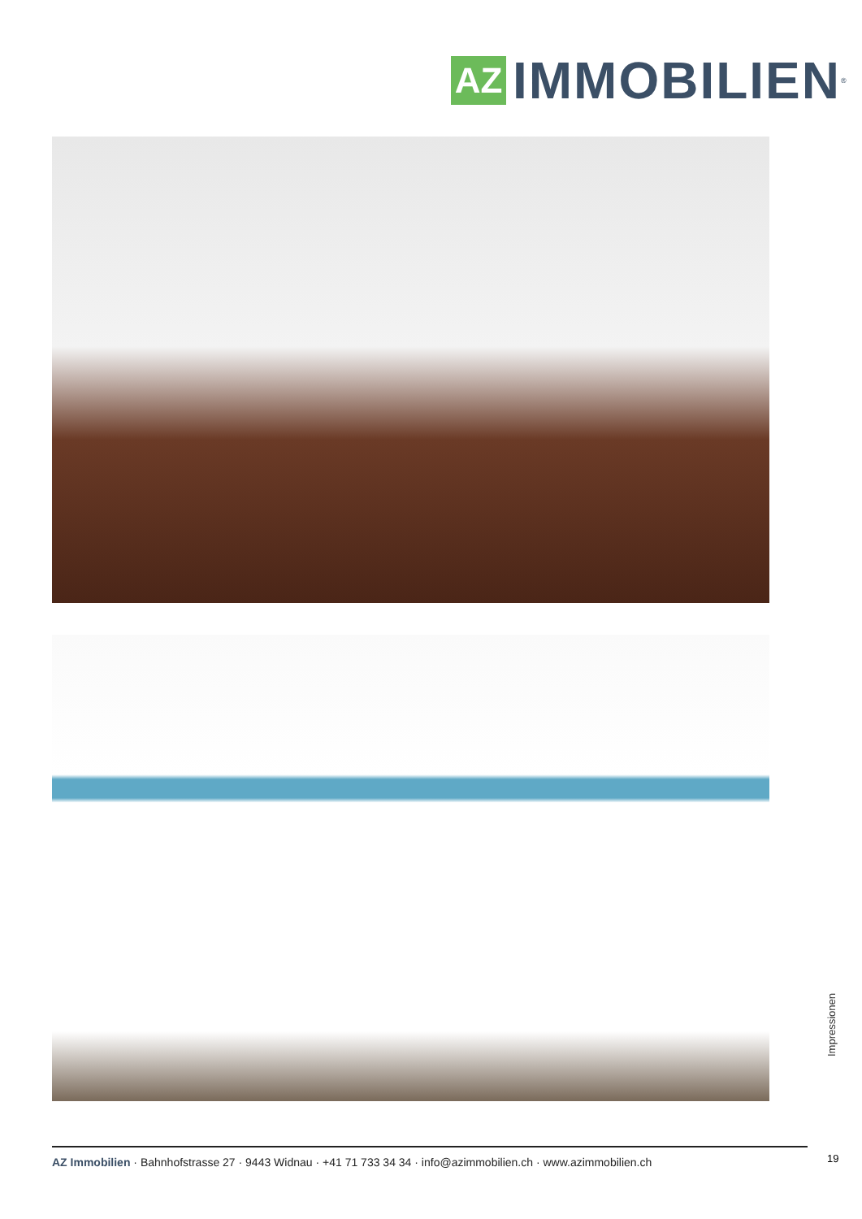AZ
IMMOBILIEN
<sup>®</sup>
Impressionen
19
AZ Immobilien · Bahnhofstrasse 27 · 9443 Widnau · +41 71 733 34 34 · info@azimmobilien.ch · www.azimmobilien.ch